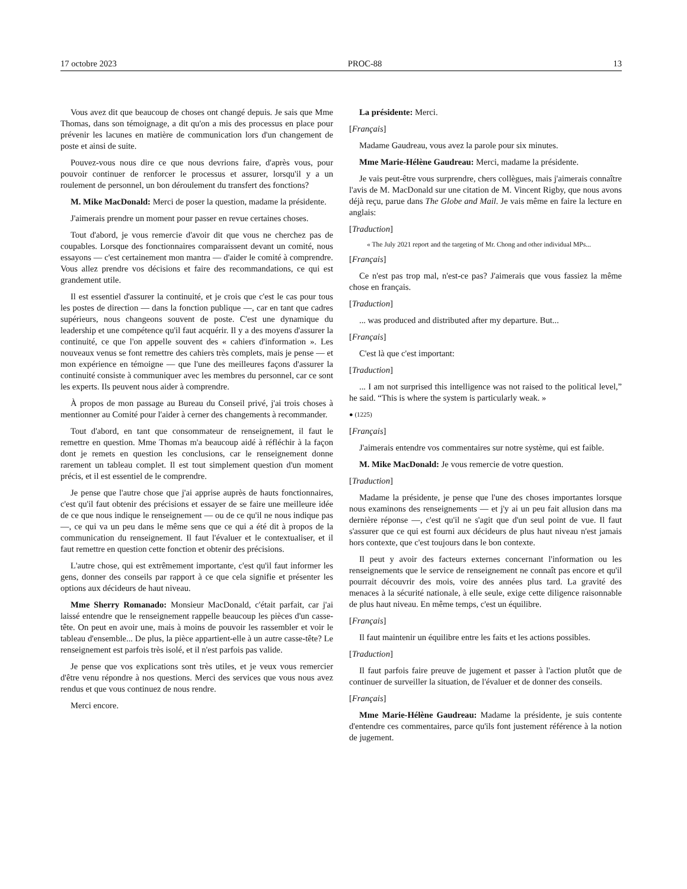17 octobre 2023 PROC-88 13
Vous avez dit que beaucoup de choses ont changé depuis. Je sais que Mme Thomas, dans son témoignage, a dit qu'on a mis des processus en place pour prévenir les lacunes en matière de communication lors d'un changement de poste et ainsi de suite.
Pouvez-vous nous dire ce que nous devrions faire, d'après vous, pour pouvoir continuer de renforcer le processus et assurer, lorsqu'il y a un roulement de personnel, un bon déroulement du transfert des fonctions?
M. Mike MacDonald: Merci de poser la question, madame la présidente.
J'aimerais prendre un moment pour passer en revue certaines choses.
Tout d'abord, je vous remercie d'avoir dit que vous ne cherchez pas de coupables. Lorsque des fonctionnaires comparaissent devant un comité, nous essayons — c'est certainement mon mantra — d'aider le comité à comprendre. Vous allez prendre vos décisions et faire des recommandations, ce qui est grandement utile.
Il est essentiel d'assurer la continuité, et je crois que c'est le cas pour tous les postes de direction — dans la fonction publique —, car en tant que cadres supérieurs, nous changeons souvent de poste. C'est une dynamique du leadership et une compétence qu'il faut acquérir. Il y a des moyens d'assurer la continuité, ce que l'on appelle souvent des « cahiers d'information ». Les nouveaux venus se font remettre des cahiers très complets, mais je pense — et mon expérience en témoigne — que l'une des meilleures façons d'assurer la continuité consiste à communiquer avec les membres du personnel, car ce sont les experts. Ils peuvent nous aider à comprendre.
À propos de mon passage au Bureau du Conseil privé, j'ai trois choses à mentionner au Comité pour l'aider à cerner des changements à recommander.
Tout d'abord, en tant que consommateur de renseignement, il faut le remettre en question. Mme Thomas m'a beaucoup aidé à réfléchir à la façon dont je remets en question les conclusions, car le renseignement donne rarement un tableau complet. Il est tout simplement question d'un moment précis, et il est essentiel de le comprendre.
Je pense que l'autre chose que j'ai apprise auprès de hauts fonctionnaires, c'est qu'il faut obtenir des précisions et essayer de se faire une meilleure idée de ce que nous indique le renseignement — ou de ce qu'il ne nous indique pas —, ce qui va un peu dans le même sens que ce qui a été dit à propos de la communication du renseignement. Il faut l'évaluer et le contextualiser, et il faut remettre en question cette fonction et obtenir des précisions.
L'autre chose, qui est extrêmement importante, c'est qu'il faut informer les gens, donner des conseils par rapport à ce que cela signifie et présenter les options aux décideurs de haut niveau.
Mme Sherry Romanado: Monsieur MacDonald, c'était parfait, car j'ai laissé entendre que le renseignement rappelle beaucoup les pièces d'un casse-tête. On peut en avoir une, mais à moins de pouvoir les rassembler et voir le tableau d'ensemble... De plus, la pièce appartient-elle à un autre casse-tête? Le renseignement est parfois très isolé, et il n'est parfois pas valide.
Je pense que vos explications sont très utiles, et je veux vous remercier d'être venu répondre à nos questions. Merci des services que vous nous avez rendus et que vous continuez de nous rendre.
Merci encore.
La présidente: Merci.
[Français]
Madame Gaudreau, vous avez la parole pour six minutes.
Mme Marie-Hélène Gaudreau: Merci, madame la présidente.
Je vais peut-être vous surprendre, chers collègues, mais j'aimerais connaître l'avis de M. MacDonald sur une citation de M. Vincent Rigby, que nous avons déjà reçu, parue dans The Globe and Mail. Je vais même en faire la lecture en anglais:
[Traduction]
« The July 2021 report and the targeting of Mr. Chong and other individual MPs...
[Français]
Ce n'est pas trop mal, n'est-ce pas? J'aimerais que vous fassiez la même chose en français.
[Traduction]
... was produced and distributed after my departure. But...
[Français]
C'est là que c'est important:
[Traduction]
... I am not surprised this intelligence was not raised to the political level,” he said. “This is where the system is particularly weak. »
● (1225)
[Français]
J'aimerais entendre vos commentaires sur notre système, qui est faible.
M. Mike MacDonald: Je vous remercie de votre question.
[Traduction]
Madame la présidente, je pense que l'une des choses importantes lorsque nous examinons des renseignements — et j'y ai un peu fait allusion dans ma dernière réponse —, c'est qu'il ne s'agit que d'un seul point de vue. Il faut s'assurer que ce qui est fourni aux décideurs de plus haut niveau n'est jamais hors contexte, que c'est toujours dans le bon contexte.
Il peut y avoir des facteurs externes concernant l'information ou les renseignements que le service de renseignement ne connaît pas encore et qu'il pourrait découvrir des mois, voire des années plus tard. La gravité des menaces à la sécurité nationale, à elle seule, exige cette diligence raisonnable de plus haut niveau. En même temps, c'est un équilibre.
[Français]
Il faut maintenir un équilibre entre les faits et les actions possibles.
[Traduction]
Il faut parfois faire preuve de jugement et passer à l'action plutôt que de continuer de surveiller la situation, de l'évaluer et de donner des conseils.
[Français]
Mme Marie-Hélène Gaudreau: Madame la présidente, je suis contente d'entendre ces commentaires, parce qu'ils font justement référence à la notion de jugement.